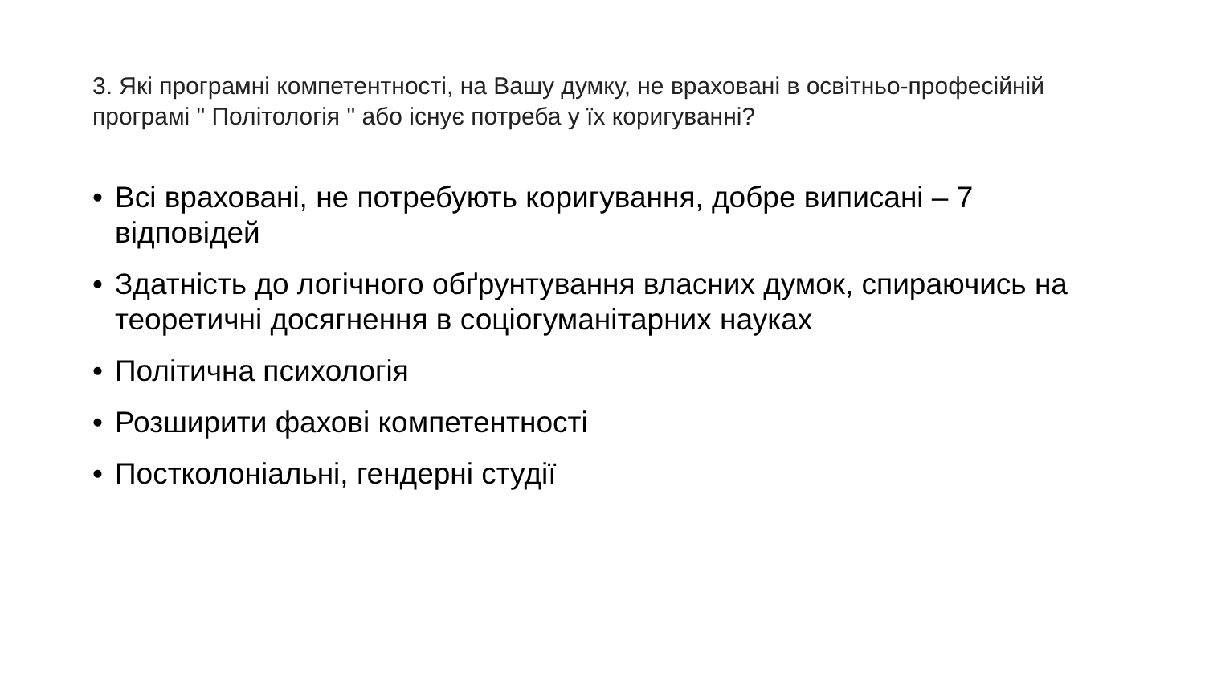3. Які програмні компетентності, на Вашу думку, не враховані в освітньо-професійній програмі " Політологія " або існує потреба у їх коригуванні?
• Всі враховані, не потребують коригування, добре виписані – 7 відповідей
• Здатність до логічного обґрунтування власних думок, спираючись на теоретичні досягнення в соціогуманітарних науках
• Політична психологія
• Розширити фахові компетентності
• Постколоніальні, гендерні студії